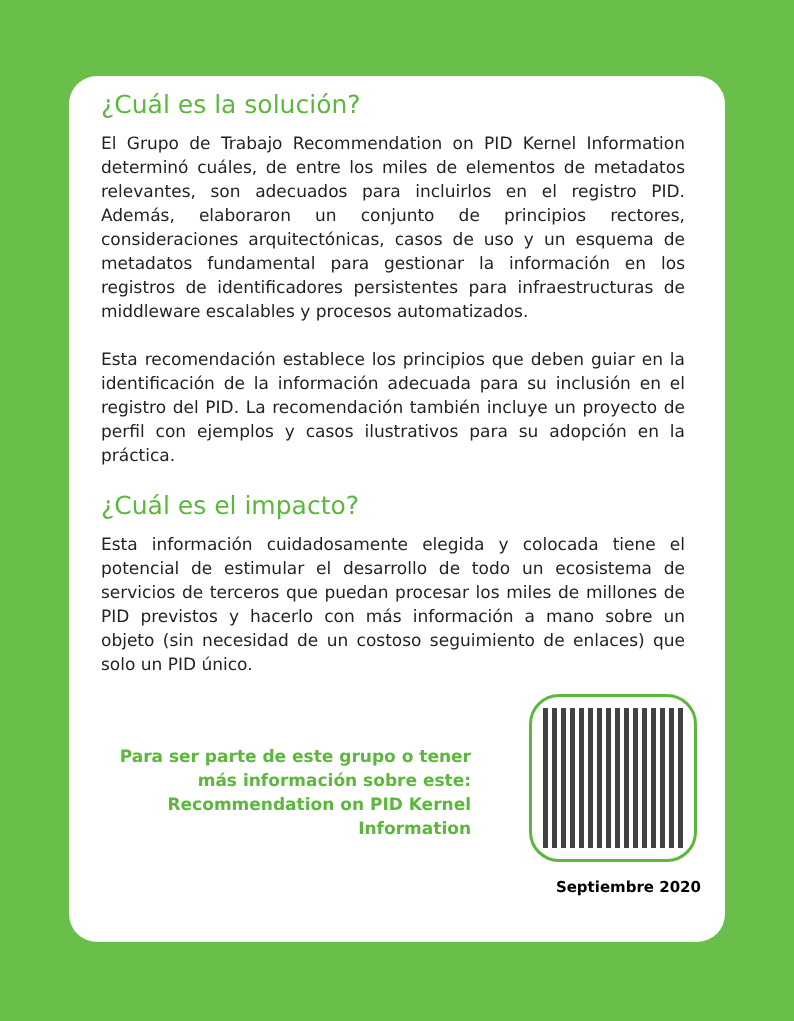¿Cuál es la solución?
El Grupo de Trabajo Recommendation on PID Kernel Information determinó cuáles, de entre los miles de elementos de metadatos relevantes, son adecuados para incluirlos en el registro PID. Además, elaboraron un conjunto de principios rectores, consideraciones arquitectónicas, casos de uso y un esquema de metadatos fundamental para gestionar la información en los registros de identificadores persistentes para infraestructuras de middleware escalables y procesos automatizados.
Esta recomendación establece los principios que deben guiar en la identificación de la información adecuada para su inclusión en el registro del PID. La recomendación también incluye un proyecto de perfil con ejemplos y casos ilustrativos para su adopción en la práctica.
¿Cuál es el impacto?
Esta información cuidadosamente elegida y colocada tiene el potencial de estimular el desarrollo de todo un ecosistema de servicios de terceros que puedan procesar los miles de millones de PID previstos y hacerlo con más información a mano sobre un objeto (sin necesidad de un costoso seguimiento de enlaces) que solo un PID único.
Para ser parte de este grupo o tener más información sobre este: Recommendation on PID Kernel Information
Septiembre 2020